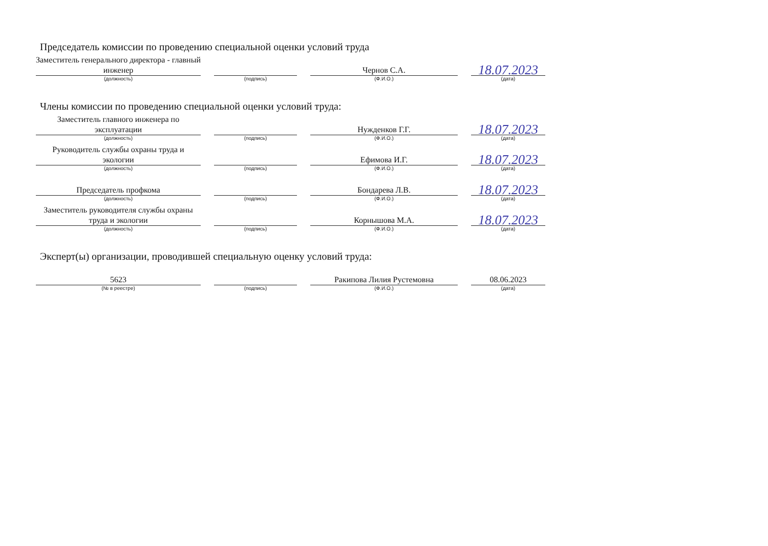Председатель комиссии по проведению специальной оценки условий труда
| Заместитель генерального директора - главный инженер | | | | Чернов С.А. | | 18.07.2023 |
| (должность) | | (подпись) | | (Ф.И.О.) | | (дата) |
Члены комиссии по проведению специальной оценки условий труда:
| Заместитель главного инженера по эксплуатации | | | | Нужденков Г.Г. | | 18.07.2023 |
| (должность) | | (подпись) | | (Ф.И.О.) | | (дата) |
| Руководитель службы охраны труда и экологии | | | | Ефимова И.Г. | | 18.07.2023 |
| (должность) | | (подпись) | | (Ф.И.О.) | | (дата) |
| Председатель профкома | | | | Бондарева Л.В. | | 18.07.2023 |
| (должность) | | (подпись) | | (Ф.И.О.) | | (дата) |
| Заместитель руководителя службы охраны труда и экологии | | | | Корнышова М.А. | | 18.07.2023 |
| (должность) | | (подпись) | | (Ф.И.О.) | | (дата) |
Эксперт(ы) организации, проводившей специальную оценку условий труда:
| 5623 | | | | Ракипова Лилия Рустемовна | | 08.06.2023 |
| (№ в реестре) | | (подпись) | | (Ф.И.О.) | | (дата) |